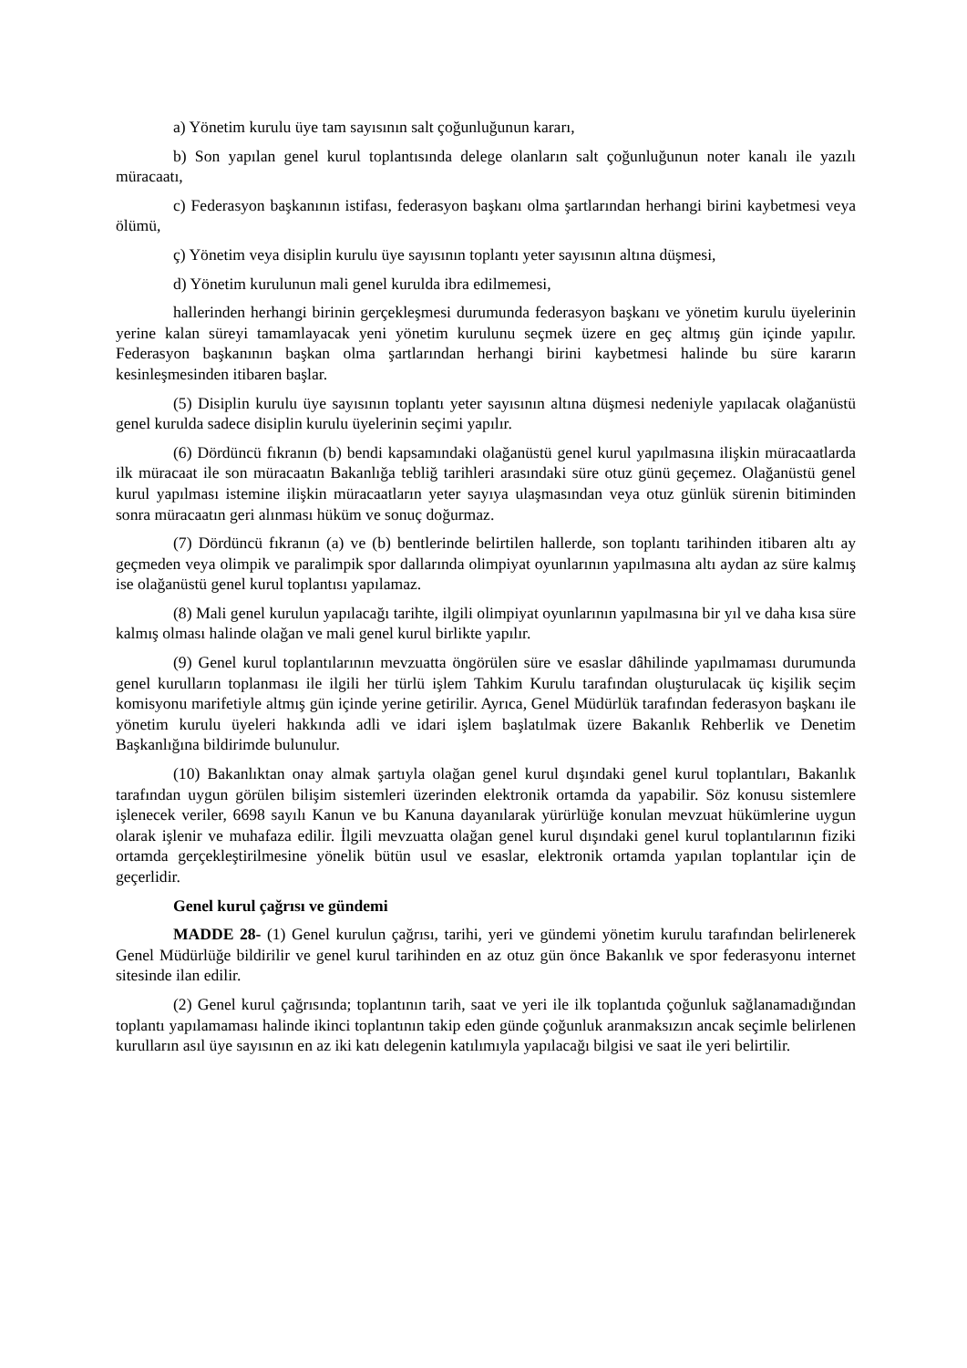a) Yönetim kurulu üye tam sayısının salt çoğunluğunun kararı,
b) Son yapılan genel kurul toplantısında delege olanların salt çoğunluğunun noter kanalı ile yazılı müracaatı,
c) Federasyon başkanının istifası, federasyon başkanı olma şartlarından herhangi birini kaybetmesi veya ölümü,
ç) Yönetim veya disiplin kurulu üye sayısının toplantı yeter sayısının altına düşmesi,
d) Yönetim kurulunun mali genel kurulda ibra edilmemesi,
hallerinden herhangi birinin gerçekleşmesi durumunda federasyon başkanı ve yönetim kurulu üyelerinin yerine kalan süreyi tamamlayacak yeni yönetim kurulunu seçmek üzere en geç altmış gün içinde yapılır. Federasyon başkanının başkan olma şartlarından herhangi birini kaybetmesi halinde bu süre kararın kesinleşmesinden itibaren başlar.
(5) Disiplin kurulu üye sayısının toplantı yeter sayısının altına düşmesi nedeniyle yapılacak olağanüstü genel kurulda sadece disiplin kurulu üyelerinin seçimi yapılır.
(6) Dördüncü fıkranın (b) bendi kapsamındaki olağanüstü genel kurul yapılmasına ilişkin müracaatlarda ilk müracaat ile son müracaatın Bakanlığa tebliğ tarihleri arasındaki süre otuz günü geçemez. Olağanüstü genel kurul yapılması istemine ilişkin müracaatların yeter sayıya ulaşmasından veya otuz günlük sürenin bitiminden sonra müracaatın geri alınması hüküm ve sonuç doğurmaz.
(7) Dördüncü fıkranın (a) ve (b) bentlerinde belirtilen hallerde, son toplantı tarihinden itibaren altı ay geçmeden veya olimpik ve paralimpik spor dallarında olimpiyat oyunlarının yapılmasına altı aydan az süre kalmış ise olağanüstü genel kurul toplantısı yapılamaz.
(8) Mali genel kurulun yapılacağı tarihte, ilgili olimpiyat oyunlarının yapılmasına bir yıl ve daha kısa süre kalmış olması halinde olağan ve mali genel kurul birlikte yapılır.
(9) Genel kurul toplantılarının mevzuatta öngörülen süre ve esaslar dâhilinde yapılmaması durumunda genel kurulların toplanması ile ilgili her türlü işlem Tahkim Kurulu tarafından oluşturulacak üç kişilik seçim komisyonu marifetiyle altmış gün içinde yerine getirilir. Ayrıca, Genel Müdürlük tarafından federasyon başkanı ile yönetim kurulu üyeleri hakkında adli ve idari işlem başlatılmak üzere Bakanlık Rehberlik ve Denetim Başkanlığına bildirimde bulunulur.
(10) Bakanlıktan onay almak şartıyla olağan genel kurul dışındaki genel kurul toplantıları, Bakanlık tarafından uygun görülen bilişim sistemleri üzerinden elektronik ortamda da yapabilir. Söz konusu sistemlere işlenecek veriler, 6698 sayılı Kanun ve bu Kanuna dayanılarak yürürlüğe konulan mevzuat hükümlerine uygun olarak işlenir ve muhafaza edilir. İlgili mevzuatta olağan genel kurul dışındaki genel kurul toplantılarının fiziki ortamda gerçekleştirilmesine yönelik bütün usul ve esaslar, elektronik ortamda yapılan toplantılar için de geçerlidir.
Genel kurul çağrısı ve gündemi
MADDE 28- (1) Genel kurulun çağrısı, tarihi, yeri ve gündemi yönetim kurulu tarafından belirlenerek Genel Müdürlüğe bildirilir ve genel kurul tarihinden en az otuz gün önce Bakanlık ve spor federasyonu internet sitesinde ilan edilir.
(2) Genel kurul çağrısında; toplantının tarih, saat ve yeri ile ilk toplantıda çoğunluk sağlanamadığından toplantı yapılamaması halinde ikinci toplantının takip eden günde çoğunluk aranmaksızın ancak seçimle belirlenen kurulların asıl üye sayısının en az iki katı delegenin katılımıyla yapılacağı bilgisi ve saat ile yeri belirtilir.